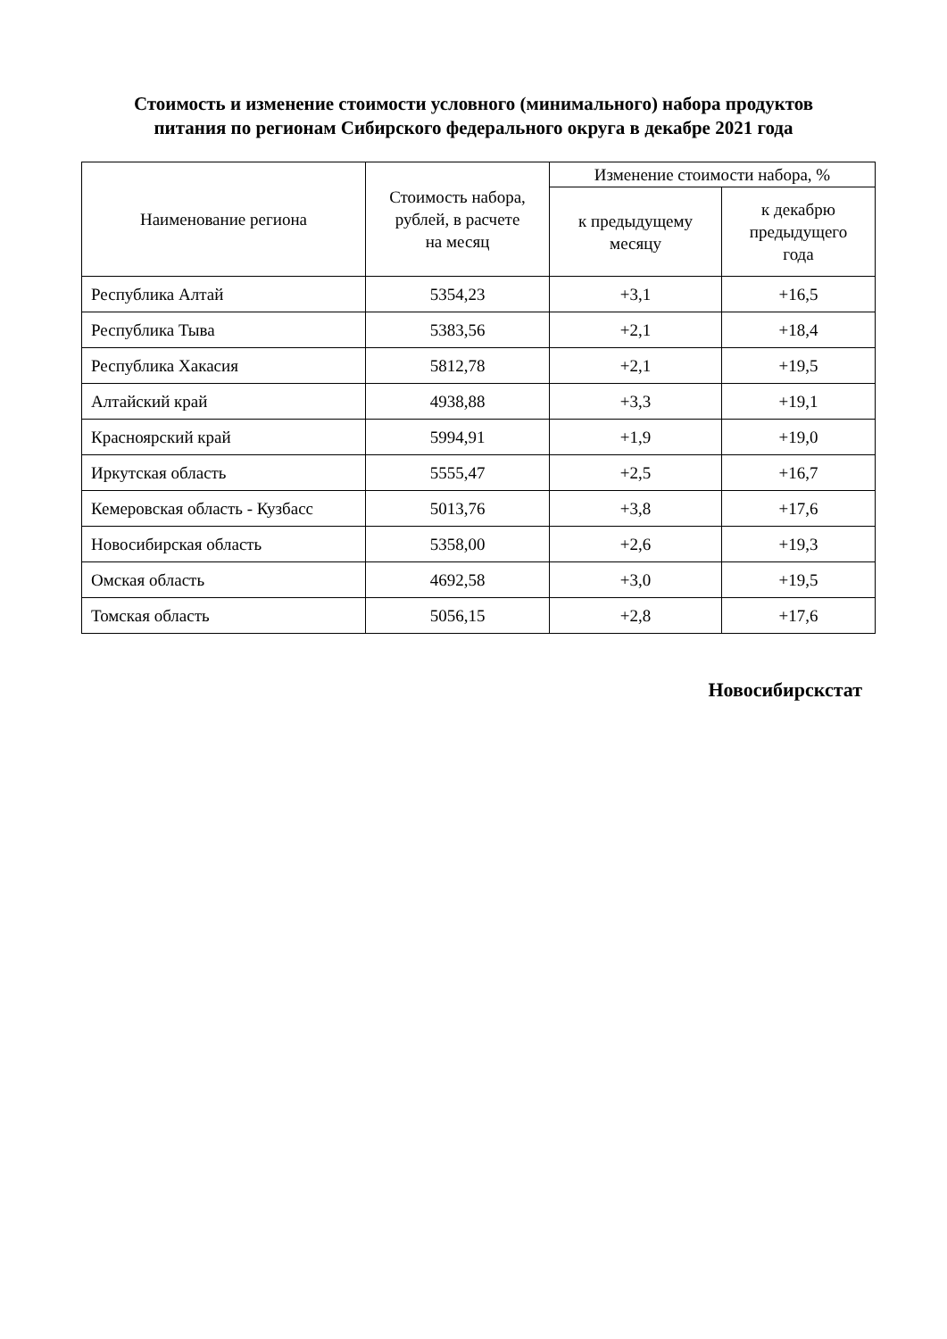Стоимость и изменение стоимости условного (минимального) набора продуктов
питания по регионам Сибирского федерального округа в декабре 2021 года
| Наименование региона | Стоимость набора, рублей, в расчете на месяц | Изменение стоимости набора, % | |
| --- | --- | --- | --- |
| | | к предыдущему месяцу | к декабрю предыдущего года |
| Республика Алтай | 5354,23 | +3,1 | +16,5 |
| Республика Тыва | 5383,56 | +2,1 | +18,4 |
| Республика Хакасия | 5812,78 | +2,1 | +19,5 |
| Алтайский край | 4938,88 | +3,3 | +19,1 |
| Красноярский край | 5994,91 | +1,9 | +19,0 |
| Иркутская область | 5555,47 | +2,5 | +16,7 |
| Кемеровская область - Кузбасс | 5013,76 | +3,8 | +17,6 |
| Новосибирская область | 5358,00 | +2,6 | +19,3 |
| Омская область | 4692,58 | +3,0 | +19,5 |
| Томская область | 5056,15 | +2,8 | +17,6 |
Новосибирскстат